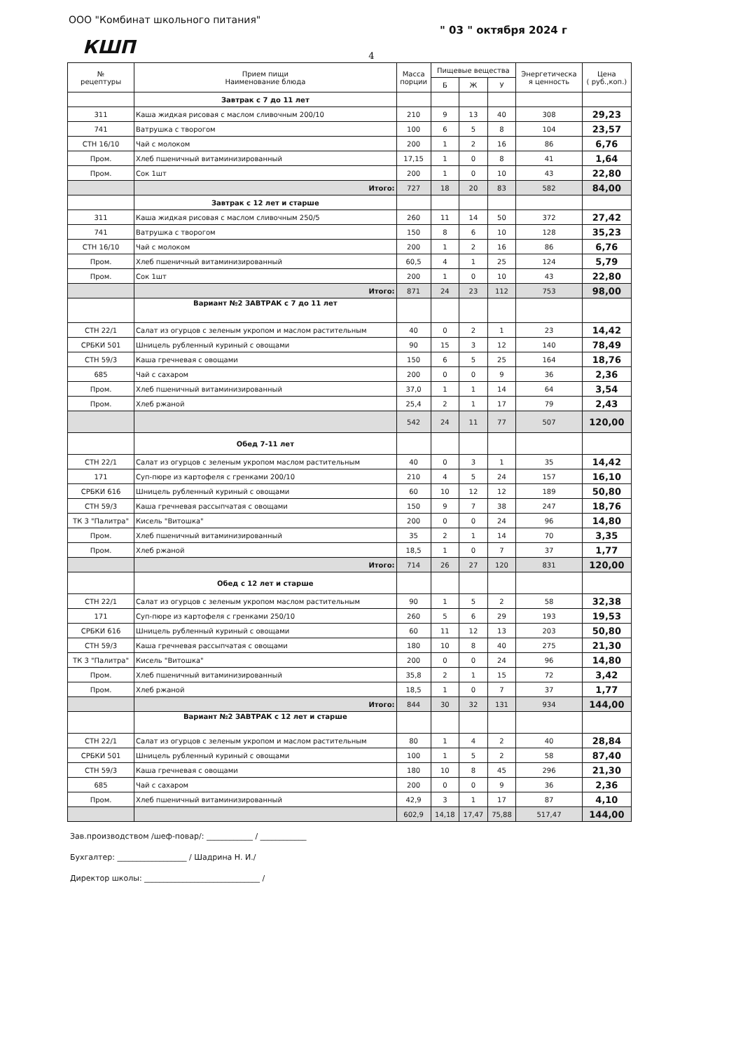ООО "Комбинат школьного питания"
" 03 " октября 2024 г
КШП
4
| № рецептуры | Прием пищи Наименование блюда | Масса порции | Пищевые вещества | | | Энергетическа я ценность | Цена ( руб.,коп.) |
| --- | --- | --- | --- | --- | --- | --- | --- |
| | | | Б | Ж | У | | |
| | Завтрак с 7 до 11 лет | | | | | | |
| 311 | Каша жидкая рисовая с маслом сливочным 200/10 | 210 | 9 | 13 | 40 | 308 | 29,23 |
| 741 | Ватрушка с творогом | 100 | 6 | 5 | 8 | 104 | 23,57 |
| СТН 16/10 | Чай с молоком | 200 | 1 | 2 | 16 | 86 | 6,76 |
| Пром. | Хлеб пшеничный витаминизированный | 17,15 | 1 | 0 | 8 | 41 | 1,64 |
| Пром. | Сок 1шт | 200 | 1 | 0 | 10 | 43 | 22,80 |
| | Итого: | 727 | 18 | 20 | 83 | 582 | 84,00 |
| | Завтрак с 12 лет и старше | | | | | | |
| 311 | Каша жидкая рисовая с маслом сливочным 250/5 | 260 | 11 | 14 | 50 | 372 | 27,42 |
| 741 | Ватрушка с творогом | 150 | 8 | 6 | 10 | 128 | 35,23 |
| СТН 16/10 | Чай с молоком | 200 | 1 | 2 | 16 | 86 | 6,76 |
| Пром. | Хлеб пшеничный витаминизированный | 60,5 | 4 | 1 | 25 | 124 | 5,79 |
| Пром. | Сок 1шт | 200 | 1 | 0 | 10 | 43 | 22,80 |
| | Итого: | 871 | 24 | 23 | 112 | 753 | 98,00 |
| | Вариант №2 ЗАВТРАК с 7 до 11 лет | | | | | | |
| СТН 22/1 | Салат из огурцов с зеленым укропом и маслом растительным | 40 | 0 | 2 | 1 | 23 | 14,42 |
| СРБКИ 501 | Шницель рубленный куриный с овощами | 90 | 15 | 3 | 12 | 140 | 78,49 |
| СТН 59/3 | Каша гречневая с овощами | 150 | 6 | 5 | 25 | 164 | 18,76 |
| 685 | Чай с сахаром | 200 | 0 | 0 | 9 | 36 | 2,36 |
| Пром. | Хлеб пшеничный витаминизированный | 37,0 | 1 | 1 | 14 | 64 | 3,54 |
| Пром. | Хлеб ржаной | 25,4 | 2 | 1 | 17 | 79 | 2,43 |
| | | 542 | 24 | 11 | 77 | 507 | 120,00 |
| | Обед 7-11 лет | | | | | | |
| СТН 22/1 | Салат из огурцов с зеленым укропом маслом растительным | 40 | 0 | 3 | 1 | 35 | 14,42 |
| 171 | Суп-пюре из картофеля с гренками 200/10 | 210 | 4 | 5 | 24 | 157 | 16,10 |
| СРБКИ 616 | Шницель рубленный куриный с овощами | 60 | 10 | 12 | 12 | 189 | 50,80 |
| СТН 59/3 | Каша гречневая рассыпчатая с овощами | 150 | 9 | 7 | 38 | 247 | 18,76 |
| ТК 3 "Палитра" | Кисель "Витошка" | 200 | 0 | 0 | 24 | 96 | 14,80 |
| Пром. | Хлеб пшеничный витаминизированный | 35 | 2 | 1 | 14 | 70 | 3,35 |
| Пром. | Хлеб ржаной | 18,5 | 1 | 0 | 7 | 37 | 1,77 |
| | Итого: | 714 | 26 | 27 | 120 | 831 | 120,00 |
| | Обед с 12 лет и старше | | | | | | |
| СТН 22/1 | Салат из огурцов с зеленым укропом маслом растительным | 90 | 1 | 5 | 2 | 58 | 32,38 |
| 171 | Суп-пюре из картофеля с гренками 250/10 | 260 | 5 | 6 | 29 | 193 | 19,53 |
| СРБКИ 616 | Шницель рубленный куриный с овощами | 60 | 11 | 12 | 13 | 203 | 50,80 |
| СТН 59/3 | Каша гречневая рассыпчатая с овощами | 180 | 10 | 8 | 40 | 275 | 21,30 |
| ТК 3 "Палитра" | Кисель "Витошка" | 200 | 0 | 0 | 24 | 96 | 14,80 |
| Пром. | Хлеб пшеничный витаминизированный | 35,8 | 2 | 1 | 15 | 72 | 3,42 |
| Пром. | Хлеб ржаной | 18,5 | 1 | 0 | 7 | 37 | 1,77 |
| | Итого: | 844 | 30 | 32 | 131 | 934 | 144,00 |
| | Вариант №2 ЗАВТРАК с 12 лет и старше | | | | | | |
| СТН 22/1 | Салат из огурцов с зеленым укропом и маслом растительным | 80 | 1 | 4 | 2 | 40 | 28,84 |
| СРБКИ 501 | Шницель рубленный куриный с овощами | 100 | 1 | 5 | 2 | 58 | 87,40 |
| СТН 59/3 | Каша гречневая с овощами | 180 | 10 | 8 | 45 | 296 | 21,30 |
| 685 | Чай с сахаром | 200 | 0 | 0 | 9 | 36 | 2,36 |
| Пром. | Хлеб пшеничный витаминизированный | 42,9 | 3 | 1 | 17 | 87 | 4,10 |
| | | 602,9 | 14,18 | 17,47 | 75,88 | 517,47 | 144,00 |
Зав.производством /шеф-повар/: ____________ / ____________
Бухгалтер: __________________ / Шадрина Н. И./
Директор школы: ______________________________ /